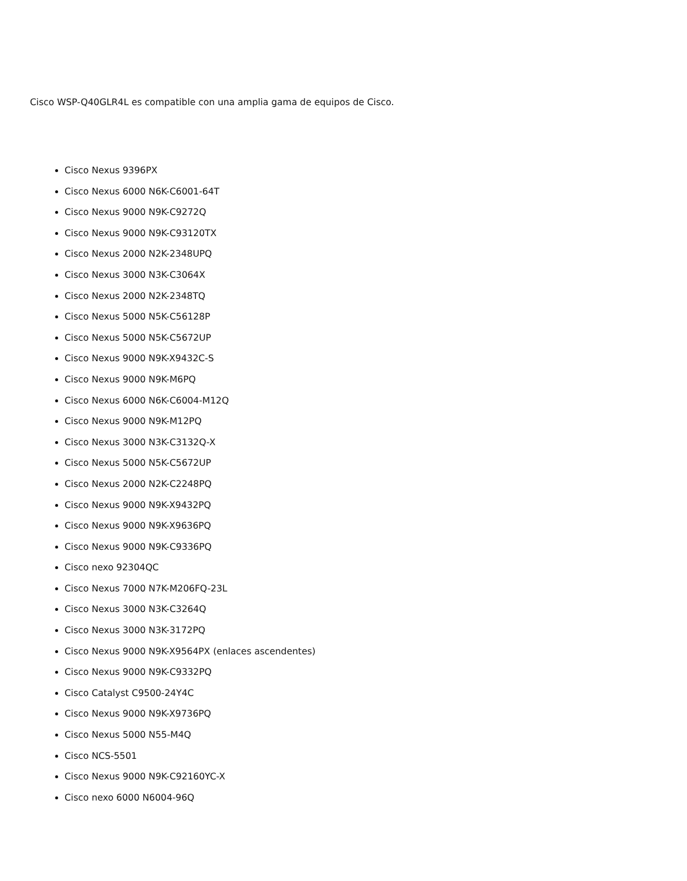Cisco WSP-Q40GLR4L es compatible con una amplia gama de equipos de Cisco.
Cisco Nexus 9396PX
Cisco Nexus 6000 N6K-C6001-64T
Cisco Nexus 9000 N9K-C9272Q
Cisco Nexus 9000 N9K-C93120TX
Cisco Nexus 2000 N2K-2348UPQ
Cisco Nexus 3000 N3K-C3064X
Cisco Nexus 2000 N2K-2348TQ
Cisco Nexus 5000 N5K-C56128P
Cisco Nexus 5000 N5K-C5672UP
Cisco Nexus 9000 N9K-X9432C-S
Cisco Nexus 9000 N9K-M6PQ
Cisco Nexus 6000 N6K-C6004-M12Q
Cisco Nexus 9000 N9K-M12PQ
Cisco Nexus 3000 N3K-C3132Q-X
Cisco Nexus 5000 N5K-C5672UP
Cisco Nexus 2000 N2K-C2248PQ
Cisco Nexus 9000 N9K-X9432PQ
Cisco Nexus 9000 N9K-X9636PQ
Cisco Nexus 9000 N9K-C9336PQ
Cisco nexo 92304QC
Cisco Nexus 7000 N7K-M206FQ-23L
Cisco Nexus 3000 N3K-C3264Q
Cisco Nexus 3000 N3K-3172PQ
Cisco Nexus 9000 N9K-X9564PX (enlaces ascendentes)
Cisco Nexus 9000 N9K-C9332PQ
Cisco Catalyst C9500-24Y4C
Cisco Nexus 9000 N9K-X9736PQ
Cisco Nexus 5000 N55-M4Q
Cisco NCS-5501
Cisco Nexus 9000 N9K-C92160YC-X
Cisco nexo 6000 N6004-96Q